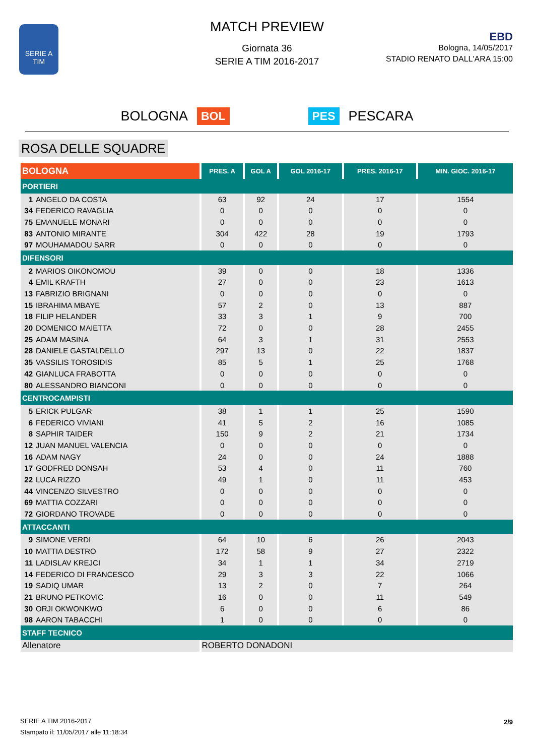SERIE A
TIM
MATCH PREVIEW
Giornata 36
SERIE A TIM 2016-2017
EBD
Bologna, 14/05/2017
STADIO RENATO DALL'ARA 15:00
BOLOGNA BOL PES PESCARA
ROSA DELLE SQUADRE
| BOLOGNA | PRES. A | GOL A | GOL 2016-17 | PRES. 2016-17 | MIN. GIOC. 2016-17 |
| --- | --- | --- | --- | --- | --- |
| PORTIERI | | | | | |
| 1 ANGELO DA COSTA | 63 | 92 | 24 | 17 | 1554 |
| 34 FEDERICO RAVAGLIA | 0 | 0 | 0 | 0 | 0 |
| 75 EMANUELE MONARI | 0 | 0 | 0 | 0 | 0 |
| 83 ANTONIO MIRANTE | 304 | 422 | 28 | 19 | 1793 |
| 97 MOUHAMADOU SARR | 0 | 0 | 0 | 0 | 0 |
| DIFENSORI | | | | | |
| 2 MARIOS OIKONOMOU | 39 | 0 | 0 | 18 | 1336 |
| 4 EMIL KRAFTH | 27 | 0 | 0 | 23 | 1613 |
| 13 FABRIZIO BRIGNANI | 0 | 0 | 0 | 0 | 0 |
| 15 IBRAHIMA MBAYE | 57 | 2 | 0 | 13 | 887 |
| 18 FILIP HELANDER | 33 | 3 | 1 | 9 | 700 |
| 20 DOMENICO MAIETTA | 72 | 0 | 0 | 28 | 2455 |
| 25 ADAM MASINA | 64 | 3 | 1 | 31 | 2553 |
| 28 DANIELE GASTALDELLO | 297 | 13 | 0 | 22 | 1837 |
| 35 VASSILIS TOROSIDIS | 85 | 5 | 1 | 25 | 1768 |
| 42 GIANLUCA FRABOTTA | 0 | 0 | 0 | 0 | 0 |
| 80 ALESSANDRO BIANCONI | 0 | 0 | 0 | 0 | 0 |
| CENTROCAMPISTI | | | | | |
| 5 ERICK PULGAR | 38 | 1 | 1 | 25 | 1590 |
| 6 FEDERICO VIVIANI | 41 | 5 | 2 | 16 | 1085 |
| 8 SAPHIR TAIDER | 150 | 9 | 2 | 21 | 1734 |
| 12 JUAN MANUEL VALENCIA | 0 | 0 | 0 | 0 | 0 |
| 16 ADAM NAGY | 24 | 0 | 0 | 24 | 1888 |
| 17 GODFRED DONSAH | 53 | 4 | 0 | 11 | 760 |
| 22 LUCA RIZZO | 49 | 1 | 0 | 11 | 453 |
| 44 VINCENZO SILVESTRO | 0 | 0 | 0 | 0 | 0 |
| 69 MATTIA COZZARI | 0 | 0 | 0 | 0 | 0 |
| 72 GIORDANO TROVADE | 0 | 0 | 0 | 0 | 0 |
| ATTACCANTI | | | | | |
| 9 SIMONE VERDI | 64 | 10 | 6 | 26 | 2043 |
| 10 MATTIA DESTRO | 172 | 58 | 9 | 27 | 2322 |
| 11 LADISLAV KREJCI | 34 | 1 | 1 | 34 | 2719 |
| 14 FEDERICO DI FRANCESCO | 29 | 3 | 3 | 22 | 1066 |
| 19 SADIQ UMAR | 13 | 2 | 0 | 7 | 264 |
| 21 BRUNO PETKOVIC | 16 | 0 | 0 | 11 | 549 |
| 30 ORJI OKWONKWO | 6 | 0 | 0 | 6 | 86 |
| 98 AARON TABACCHI | 1 | 0 | 0 | 0 | 0 |
| STAFF TECNICO | | | | | |
| Allenatore | ROBERTO DONADONI | | | | |
SERIE A TIM 2016-2017
Stampato il: 11/05/2017 alle 11:18:34
2/9